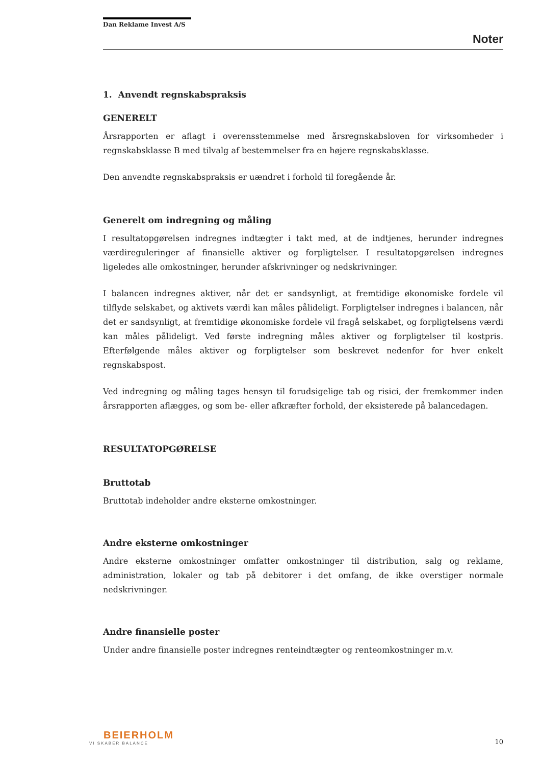Dan Reklame Invest A/S
Noter
1. Anvendt regnskabspraksis
GENERELT
Årsrapporten er aflagt i overensstemmelse med årsregnskabsloven for virksomheder i regnskabsklasse B med tilvalg af bestemmelser fra en højere regnskabsklasse.
Den anvendte regnskabspraksis er uændret i forhold til foregående år.
Generelt om indregning og måling
I resultatopgørelsen indregnes indtægter i takt med, at de indtjenes, herunder indregnes værdireguleringer af finansielle aktiver og forpligtelser. I resultatopgørelsen indregnes ligeledes alle omkostninger, herunder afskrivninger og nedskrivninger.
I balancen indregnes aktiver, når det er sandsynligt, at fremtidige økonomiske fordele vil tilflyde selskabet, og aktivets værdi kan måles pålideligt. Forpligtelser indregnes i balancen, når det er sandsynligt, at fremtidige økonomiske fordele vil fragå selskabet, og forpligtelsens værdi kan måles pålideligt. Ved første indregning måles aktiver og forpligtelser til kostpris. Efterfølgende måles aktiver og forpligtelser som beskrevet nedenfor for hver enkelt regnskabspost.
Ved indregning og måling tages hensyn til forudsigelige tab og risici, der fremkommer inden årsrapporten aflægges, og som be- eller afkræfter forhold, der eksisterede på balancedagen.
RESULTATOPGØRELSE
Bruttotab
Bruttotab indeholder andre eksterne omkostninger.
Andre eksterne omkostninger
Andre eksterne omkostninger omfatter omkostninger til distribution, salg og reklame, administration, lokaler og tab på debitorer i det omfang, de ikke overstiger normale nedskrivninger.
Andre finansielle poster
Under andre finansielle poster indregnes renteindtægter og renteomkostninger m.v.
BEIERHOLM
VI SKABER BALANCE
10